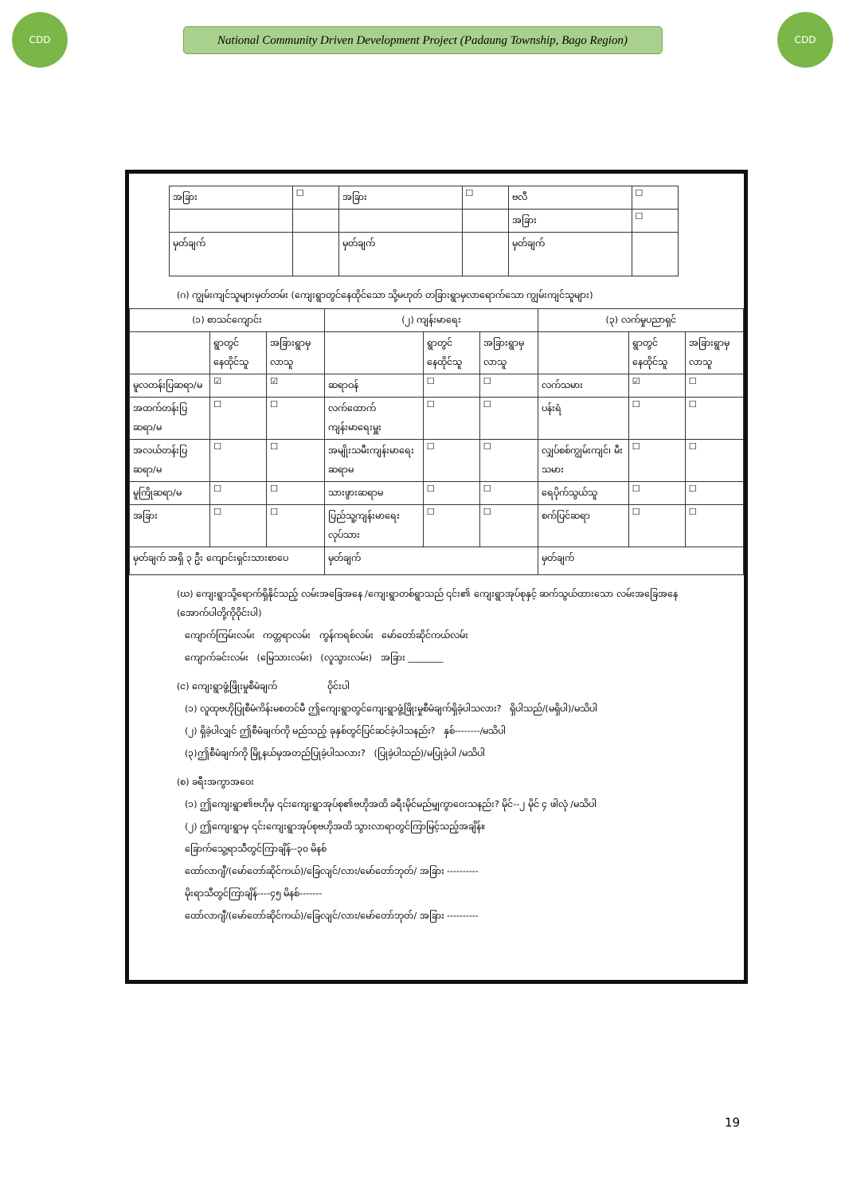CDD
National Community Driven Development Project (Padaung Township, Bago Region)
CDD
| အခြား | ☐ | အခြား | ☐ | ဗလီ | ☐ |
| | | | | အခြား | ☐ |
| မှတ်ချက် | | မှတ်ချက် | | မှတ်ချက် | |
(ဂ) ကျွမ်းကျင်သူများမှတ်တမ်း (ကျေးရွာတွင်နေထိုင်သော သို့မဟုတ် တခြားရွာမှလာရောက်သော ကျွမ်းကျင်သူများ)
| (၁) စာသင်ကျောင်း | | | (၂) ကျန်းမာရေး | | | (၃) လက်မှုပညာရှင် | | |
| --- | --- | --- | --- | --- | --- | --- | --- | --- |
| | ရွာတွင်နေထိုင်သူ | အခြားရွာမှလာသူ | | ရွာတွင်နေထိုင်သူ | အခြားရွာမှလာသူ | | ရွာတွင်နေထိုင်သူ | အခြားရွာမှလာသူ |
| မူလတန်းပြဆရာ/မ | ☑ | ☑ | ဆရာဝန် | ☐ | ☐ | လက်သမား | ☑ | ☐ |
| အထက်တန်းပြဆရာ/မ | ☐ | ☐ | လက်ထောက်ကျန်းမာရေးမှူး | ☐ | ☐ | ပန်းရံ | ☐ | ☐ |
| အလယ်တန်းပြဆရာ/မ | ☐ | ☐ | အမျိုးသမီးကျန်းမာရေးဆရာမ | ☐ | ☐ | လျှပ်စစ်ကျွမ်းကျင်၊ မီးသမား | ☐ | ☐ |
| မူကြိုဆရာ/မ | ☐ | ☐ | သားဖွားဆရာမ | ☐ | ☐ | ရေပိုက်သွယ်သူ | ☐ | ☐ |
| အခြား | ☐ | ☐ | ပြည်သူ့ကျန်းမာရေးလုပ်သား | ☐ | ☐ | စက်ပြင်ဆရာ | ☐ | ☐ |
| မှတ်ချက် အရှိ ၃ ဦး ကျောင်းရှင်းသားစာပေ | | | မှတ်ချက် | | | မှတ်ချက် | | |
(ဃ) ကျေးရွာသို့ရောက်ရှိနိုင်သည့် လမ်းအခြေအနေ /ကျေးရွာတစ်ရွာသည် ၎င်း၏ ကျေးရွာအုပ်စုနှင့် ဆက်သွယ်ထားသော လမ်းအခြေအနေ (အောက်ပါတို့ကိုဝိုင်းပါ)
ကျောက်ကြမ်းလမ်း ကတ္တရာလမ်း ကွန်ကရစ်လမ်း မော်တော်ဆိုင်ကယ်လမ်း
ကျောက်ခင်းလမ်း (မြေသားလမ်း) (လူသွားလမ်း) အခြား ________
(င) ကျေးရွာဖွံ့ဖြိုးမှုစီမံချက် ဝိုင်းပါ
(၁) လူထုဗဟိုပြုစီမံကိန်းမစတင်မီ ဤကျေးရွာတွင်ကျေးရွာဖွံ့ဖြိုးမှုစီမံချက်ရှိခဲ့ပါသလား? ရှိပါသည်/(မရှိပါ)/မသိပါ
(၂) ရှိခဲ့ပါလျှင် ဤစီမံချက်ကို မည်သည့် ခုနှစ်တွင်ပြင်ဆင်ခဲ့ပါသနည်း? နှစ်--------/မသိပါ
(၃)ဤစီမံချက်ကို မြို့နယ်မှအတည်ပြုခဲ့ပါသလား? (ပြုခဲ့ပါသည်)/မပြုခဲ့ပါ /မသိပါ
(စ) ခရီးအကွာအဝေး
(၁) ဤကျေးရွာ၏ဗဟိုမှ ၎င်းကျေးရွာအုပ်စု၏ဗဟိုအထိ ခရီးမိုင်မည်မျှကွာဝေးသနည်း? မိုင်--၂ မိုင် ၄ ဖါလုံ /မသိပါ
(၂) ဤကျေးရွာမှ ၎င်းကျေးရွာအုပ်စုဗဟိုအထိ သွားလာရာတွင်ကြာမြင့်သည့်အချိန်။
ခြောက်သွေ့ရာသီတွင်ကြာချိန်--၃၀ မိနစ်
ထော်လာဂျီ/(မော်တော်ဆိုင်ကယ်)/ခြေလျင်/လား/မော်တော်ဘုတ်/ အခြား ----------
မိုးရာသီတွင်ကြာချိန်----၄၅ မိနစ်-------
ထော်လာဂျီ/(မော်တော်ဆိုင်ကယ်)/ခြေလျင်/လား/မော်တော်ဘုတ်/ အခြား ----------
19